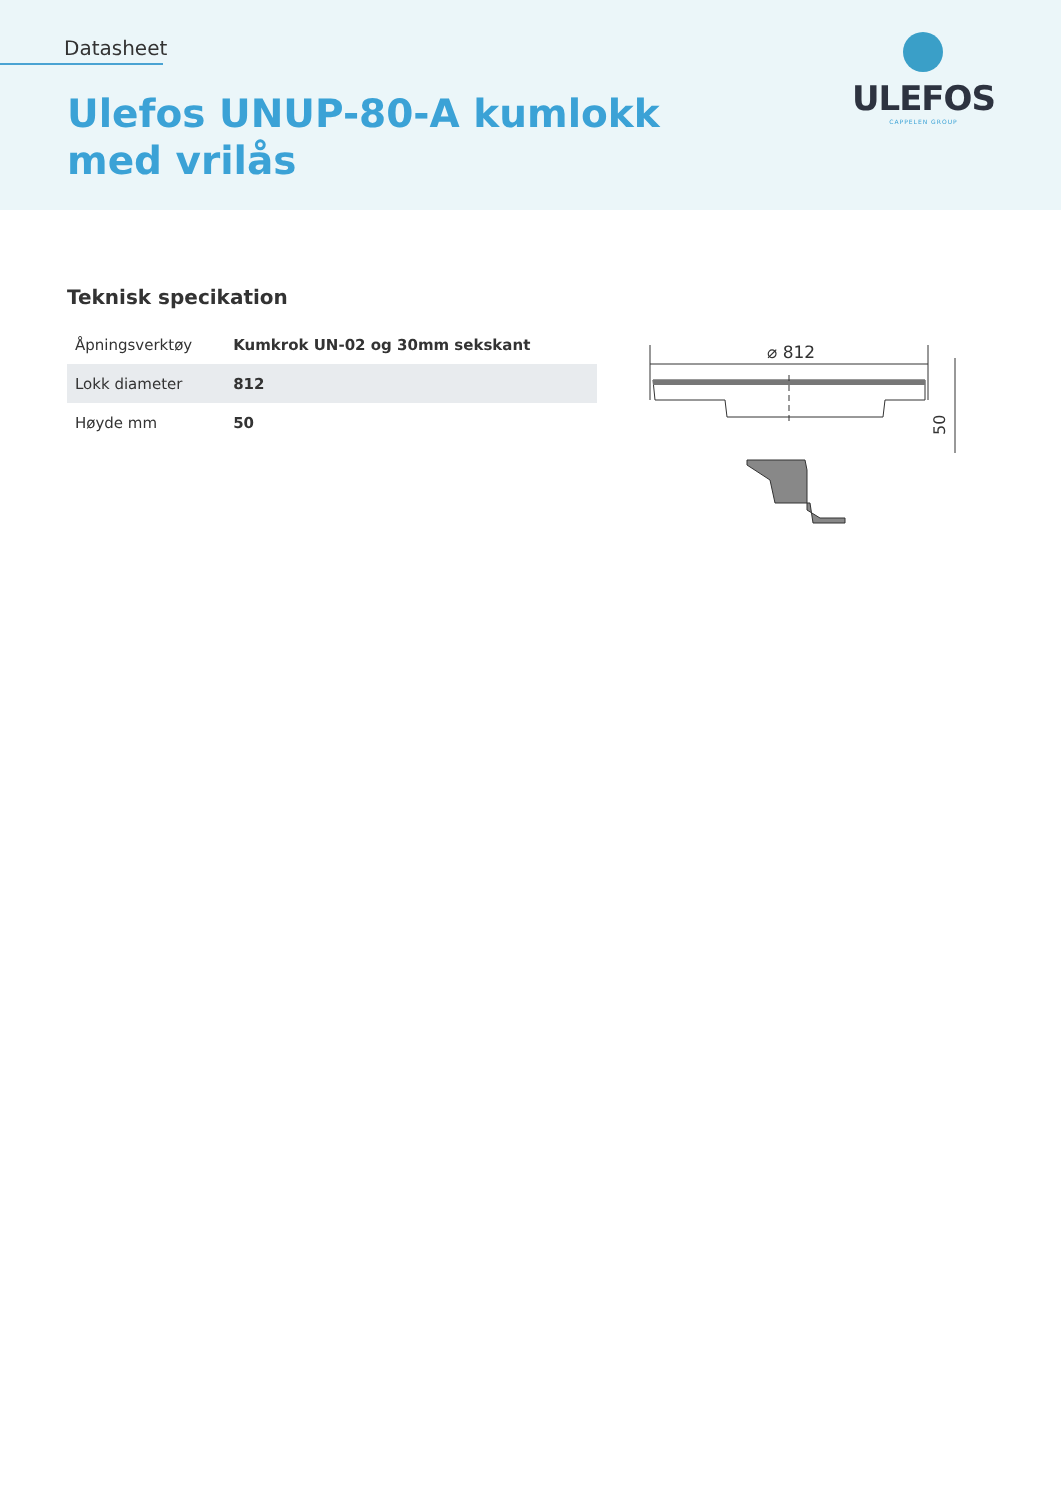Datasheet
Ulefos UNUP-80-A kumlokk
med vrilås
ULEFOS
CAPPELEN GROUP
Teknisk specikation
| Åpningsverktøy | Kumkrok UN-02 og 30mm sekskant |
| Lokk diameter | 812 |
| Høyde mm | 50 |
⌀ 812
50